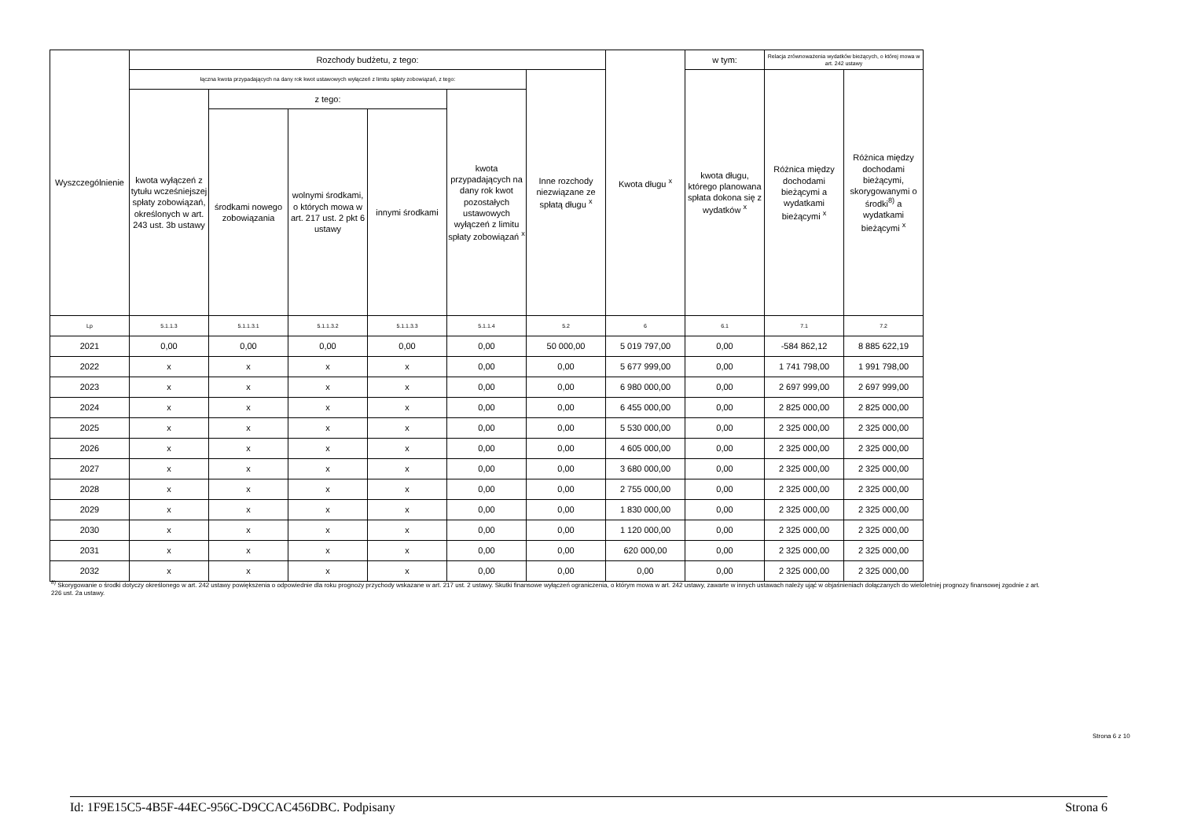| Wyszczególnienie | Rozchody budżetu, z tego: | | | | | | Kwota długu <sup>x</sup> | w tym: | Relacja zrównoważenia wydatków bieżących, o której mowa w art. 242 ustawy | |
| --- | --- | --- | --- | --- | --- | --- | --- | --- | --- | --- |
| | łączna kwota przypadających na dany rok kwot ustawowych wyłączeń z limitu spłaty zobowiązań, z tego: | | | | | Inne rozchody niezwiązane ze spłatą długu <sup>x</sup> | | kwota długu, którego planowana spłata dokona się z wydatków <sup>x</sup> | Różnica między dochodami bieżącymi a wydatkami bieżącymi <sup>x</sup> | Różnica między dochodami bieżącymi, skorygowanymi o środki<sup>8)</sup> a wydatkami bieżącymi <sup>x</sup> |
| | kwota wyłączeń z tytułu wcześniejszej spłaty zobowiązań, określonych w art. 243 ust. 3b ustawy | z tego: | | | kwota przypadających na dany rok kwot pozostałych ustawowych wyłączeń z limitu spłaty zobowiązań <sup>x</sup> | | | | | |
| | | środkami nowego zobowiązania | wolnymi środkami, o których mowa w art. 217 ust. 2 pkt 6 ustawy | innymi środkami | | | | | | |
| Lp | 5.1.1.3 | 5.1.1.3.1 | 5.1.1.3.2 | 5.1.1.3.3 | 5.1.1.4 | 5.2 | 6 | 6.1 | 7.1 | 7.2 |
| 2021 | 0,00 | 0,00 | 0,00 | 0,00 | 0,00 | 50 000,00 | 5 019 797,00 | 0,00 | -584 862,12 | 8 885 622,19 |
| 2022 | x | x | x | x | 0,00 | 0,00 | 5 677 999,00 | 0,00 | 1 741 798,00 | 1 991 798,00 |
| 2023 | x | x | x | x | 0,00 | 0,00 | 6 980 000,00 | 0,00 | 2 697 999,00 | 2 697 999,00 |
| 2024 | x | x | x | x | 0,00 | 0,00 | 6 455 000,00 | 0,00 | 2 825 000,00 | 2 825 000,00 |
| 2025 | x | x | x | x | 0,00 | 0,00 | 5 530 000,00 | 0,00 | 2 325 000,00 | 2 325 000,00 |
| 2026 | x | x | x | x | 0,00 | 0,00 | 4 605 000,00 | 0,00 | 2 325 000,00 | 2 325 000,00 |
| 2027 | x | x | x | x | 0,00 | 0,00 | 3 680 000,00 | 0,00 | 2 325 000,00 | 2 325 000,00 |
| 2028 | x | x | x | x | 0,00 | 0,00 | 2 755 000,00 | 0,00 | 2 325 000,00 | 2 325 000,00 |
| 2029 | x | x | x | x | 0,00 | 0,00 | 1 830 000,00 | 0,00 | 2 325 000,00 | 2 325 000,00 |
| 2030 | x | x | x | x | 0,00 | 0,00 | 1 120 000,00 | 0,00 | 2 325 000,00 | 2 325 000,00 |
| 2031 | x | x | x | x | 0,00 | 0,00 | 620 000,00 | 0,00 | 2 325 000,00 | 2 325 000,00 |
| 2032 | x | x | x | x | 0,00 | 0,00 | 0,00 | 0,00 | 2 325 000,00 | 2 325 000,00 |
<sup>8)</sup> Skorygowanie o środki dotyczy określonego w art. 242 ustawy powiększenia o odpowiednie dla roku prognozy przychody wskazane w art. 217 ust. 2 ustawy. Skutki finansowe wyłączeń ograniczenia, o którym mowa w art. 242 ustawy, zawarte w innych ustawach należy ująć w objaśnieniach dołączanych do wieloletniej prognozy finansowej zgodnie z art. 226 ust. 2a ustawy.
Strona 6 z 10
Id: 1F9E15C5-4B5F-44EC-956C-D9CCAC456DBC. Podpisany Strona 6